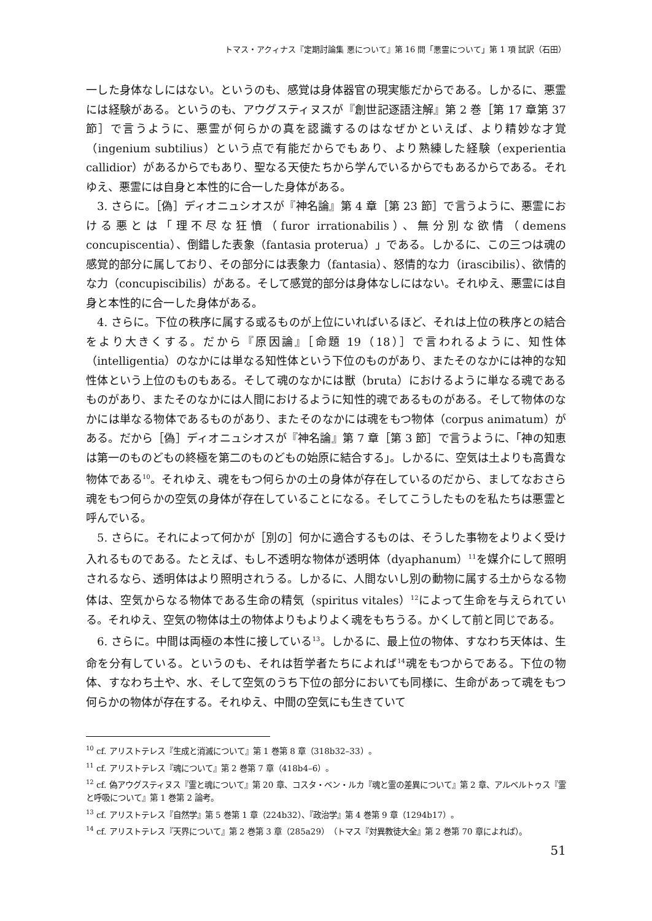トマス・アクィナス『定期討論集 悪について』第 16 問「悪霊について」第 1 項 試訳（石田）
一した身体なしにはない。というのも、感覚は身体器官の現実態だからである。しかるに、悪霊には経験がある。というのも、アウグスティヌスが『創世記逐語注解』第 2 巻［第 17 章第 37 節］で言うように、悪霊が何らかの真を認識するのはなぜかといえば、より精妙な才覚（ingenium subtilius）という点で有能だからでもあり、より熟練した経験（experientia callidior）があるからでもあり、聖なる天使たちから学んでいるからでもあるからである。それゆえ、悪霊には自身と本性的に合一した身体がある。
3. さらに。［偽］ディオニュシオスが『神名論』第 4 章［第 23 節］で言うように、悪霊における悪とは「理不尽な狂憤（furor irrationabilis）、無分別な欲情（demens concupiscentia）、倒錯した表象（fantasia proterua）」である。しかるに、この三つは魂の感覚的部分に属しており、その部分には表象力（fantasia）、怒情的な力（irascibilis）、欲情的な力（concupiscibilis）がある。そして感覚的部分は身体なしにはない。それゆえ、悪霊には自身と本性的に合一した身体がある。
4. さらに。下位の秩序に属する或るものが上位にいればいるほど、それは上位の秩序との結合をより大きくする。だから『原因論』［命題 19（18）］で言われるように、知性体（intelligentia）のなかには単なる知性体という下位のものがあり、またそのなかには神的な知性体という上位のものもある。そして魂のなかには獣（bruta）におけるように単なる魂であるものがあり、またそのなかには人間におけるように知性的魂であるものがある。そして物体のなかには単なる物体であるものがあり、またそのなかには魂をもつ物体（corpus animatum）がある。だから［偽］ディオニュシオスが『神名論』第 7 章［第 3 節］で言うように、「神の知恵は第一のものどもの終極を第二のものどもの始原に結合する」。しかるに、空気は土よりも高貴な物体である<sup>10</sup>。それゆえ、魂をもつ何らかの土の身体が存在しているのだから、ましてなおさら魂をもつ何らかの空気の身体が存在していることになる。そしてこうしたものを私たちは悪霊と呼んでいる。
5. さらに。それによって何かが［別の］何かに適合するものは、そうした事物をよりよく受け入れるものである。たとえば、もし不透明な物体が透明体（dyaphanum）<sup>11</sup>を媒介にして照明されるなら、透明体はより照明されうる。しかるに、人間ないし別の動物に属する土からなる物体は、空気からなる物体である生命の精気（spiritus vitales）<sup>12</sup>によって生命を与えられている。それゆえ、空気の物体は土の物体よりもよりよく魂をもちうる。かくして前と同じである。
6. さらに。中間は両極の本性に接している<sup>13</sup>。しかるに、最上位の物体、すなわち天体は、生命を分有している。というのも、それは哲学者たちによれば<sup>14</sup>魂をもつからである。下位の物体、すなわち土や、水、そして空気のうち下位の部分においても同様に、生命があって魂をもつ何らかの物体が存在する。それゆえ、中間の空気にも生きていて
<sup>10</sup> cf. アリストテレス『生成と消滅について』第 1 巻第 8 章（318b32–33）。
<sup>11</sup> cf. アリストテレス『魂について』第 2 巻第 7 章（418b4–6）。
<sup>12</sup> cf. 偽アウグスティヌス『霊と魂について』第 20 章、コスタ・ベン・ルカ『魂と霊の差異について』第 2 章、アルベルトゥス『霊と呼吸について』第 1 巻第 2 論考。
<sup>13</sup> cf. アリストテレス『自然学』第 5 巻第 1 章（224b32）、『政治学』第 4 巻第 9 章（1294b17）。
<sup>14</sup> cf. アリストテレス『天界について』第 2 巻第 3 章（285a29）（トマス『対異教徒大全』第 2 巻第 70 章によれば）。
51